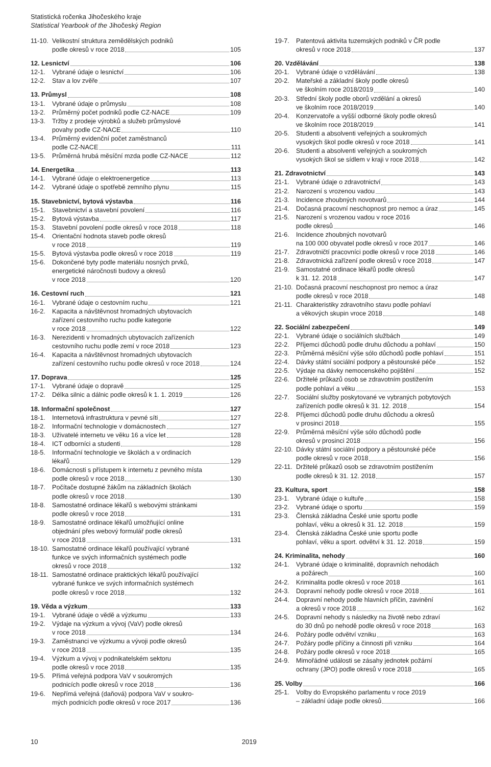Statistická ročenka Jihočeského kraje
Statistical Yearbook of the Jihočeský Region
11-10.
Velikostní struktura zemědělských podniků
podle okresů v roce 2018 105
12. Lesnictví 106
12-1. Vybrané údaje o lesnictví 106
12-2. Stav a lov zvěře 107
13. Průmysl 108
13-1. Vybrané údaje o průmyslu 108
13-2. Průměrný počet podniků podle CZ-NACE 109
13-3. Tržby z prodeje výrobků a služeb průmyslové
povahy podle CZ-NACE 110
13-4. Průměrný evidenční počet zaměstnanců
podle CZ-NACE 111
13-5. Průměrná hrubá měsíční mzda podle CZ-NACE 112
14. Energetika 113
14-1. Vybrané údaje o elektroenergetice 113
14-2. Vybrané údaje o spotřebě zemního plynu 115
15. Stavebnictví, bytová výstavba 116
15-1. Stavebnictví a stavební povolení 116
15-2. Bytová výstavba 117
15-3. Stavební povolení podle okresů v roce 2018 118
15-4. Orientační hodnota staveb podle okresů
v roce 2018 119
15-5. Bytová výstavba podle okresů v roce 2018 119
15-6. Dokončené byty podle materiálu nosných prvků,
energetické náročnosti budovy a okresů
v roce 2018 120
16. Cestovní ruch 121
16-1. Vybrané údaje o cestovním ruchu 121
16-2. Kapacita a návštěvnost hromadných ubytovacích
zařízení cestovního ruchu podle kategorie
v roce 2018 122
16-3. Nerezidenti v hromadných ubytovacích zařízeních
cestovního ruchu podle zemí v roce 2018 123
16-4. Kapacita a návštěvnost hromadných ubytovacích
zařízení cestovního ruchu podle okresů v roce 2018 124
17. Doprava 125
17-1. Vybrané údaje o dopravě 125
17-2. Délka silnic a dálnic podle okresů k 1. 1. 2019 126
18. Informační společnost 127
18-1. Internetová infrastruktura v pevné síti 127
18-2. Informační technologie v domácnostech 127
18-3. Uživatelé internetu ve věku 16 a více let 128
18-4. ICT odborníci a studenti 128
18-5. Informační technologie ve školách a v ordinacích
lékařů 129
18-6. Domácnosti s přístupem k internetu z pevného místa
podle okresů v roce 2018 130
18-7. Počítače dostupné žákům na základních školách
podle okresů v roce 2018 130
18-8. Samostatné ordinace lékařů s webovými stránkami
podle okresů v roce 2018 131
18-9. Samostatné ordinace lékařů umožňující online
objednání přes webový formulář podle okresů
v roce 2018 131
18-10.
Samostatné ordinace lékařů používající vybrané
funkce ve svých informačních systémech podle
okresů v roce 2018 132
18-11.
Samostatné ordinace praktických lékařů používající
vybrané funkce ve svých informačních systémech
podle okresů v roce 2018 132
19. Věda a výzkum 133
19-1. Vybrané údaje o vědě a výzkumu 133
19-2. Výdaje na výzkum a vývoj (VaV) podle okresů
v roce 2018 134
19-3. Zaměstnanci ve výzkumu a vývoji podle okresů
v roce 2018 135
19-4. Výzkum a vývoj v podnikatelském sektoru
podle okresů v roce 2018 135
19-5. Přímá veřejná podpora VaV v soukromých
podnicích podle okresů v roce 2018 136
19-6. Nepřímá veřejná (daňová) podpora VaV v soukro-
mých podnicích podle okresů v roce 2017 136
19-7. Patentová aktivita tuzemských podniků v ČR podle
okresů v roce 2018 137
20. Vzdělávání 138
20-1. Vybrané údaje o vzdělávání 138
20-2. Mateřské a základní školy podle okresů
ve školním roce 2018/2019 140
20-3. Střední školy podle oborů vzdělání a okresů
ve školním roce 2018/2019 140
20-4. Konzervatoře a vyšší odborné školy podle okresů
ve školním roce 2018/2019 141
20-5. Studenti a absolventi veřejných a soukromých
vysokých škol podle okresů v roce 2018 141
20-6. Studenti a absolventi veřejných a soukromých
vysokých škol se sídlem v kraji v roce 2018 142
21. Zdravotnictví 143
21-1. Vybrané údaje o zdravotnictví 143
21-2. Narození s vrozenou vadou 143
21-3. Incidence zhoubných novotvarů 144
21-4. Dočasná pracovní neschopnost pro nemoc a úraz 145
21-5. Narození s vrozenou vadou v roce 2016
podle okresů 146
21-6. Incidence zhoubných novotvarů
na 100 000 obyvatel podle okresů v roce 2017 146
21-7. Zdravotničtí pracovníci podle okresů v roce 2018 146
21-8. Zdravotnická zařízení podle okresů v roce 2018 147
21-9. Samostatné ordinace lékařů podle okresů
k 31. 12. 2018 147
21-10.
Dočasná pracovní neschopnost pro nemoc a úraz
podle okresů v roce 2018 148
21-11.
Charakteristiky zdravotního stavu podle pohlaví
a věkových skupin vroce 2018 148
22. Sociální zabezpečení 149
22-1. Vybrané údaje o sociálních službách 149
22-2. Příjemci důchodů podle druhu důchodu a pohlaví 150
22-3. Průměrná měsíční výše sólo důchodů podle pohlaví 151
22-4. Dávky státní sociální podpory a pěstounské péče 152
22-5. Výdaje na dávky nemocenského pojištění 152
22-6. Držitelé průkazů osob se zdravotním postižením
podle pohlaví a věku 153
22-7. Sociální služby poskytované ve vybraných pobytových
zařízeních podle okresů k 31. 12. 2018 154
22-8. Příjemci důchodů podle druhu důchodu a okresů
v prosinci 2018 155
22-9. Průměrná měsíční výše sólo důchodů podle
okresů v prosinci 2018 156
22-10.
Dávky státní sociální podpory a pěstounské péče
podle okresů v roce 2018 156
22-11.
Držitelé průkazů osob se zdravotním postižením
podle okresů k 31. 12. 2018 157
23. Kultura, sport 158
23-1. Vybrané údaje o kultuře 158
23-2. Vybrané údaje o sportu 159
23-3. Členská základna České unie sportu podle
pohlaví, věku a okresů k 31. 12. 2018 159
23-4. Členská základna České unie sportu podle
pohlaví, věku a sport. odvětví k 31. 12. 2018 159
24. Kriminalita, nehody 160
24-1. Vybrané údaje o kriminalitě, dopravních nehodách
a požárech 160
24-2. Kriminalita podle okresů v roce 2018 161
24-3. Dopravní nehody podle okresů v roce 2018 161
24-4. Dopravní nehody podle hlavních příčin, zavinění
a okresů v roce 2018 162
24-5. Dopravní nehody s následky na životě nebo zdraví
do 30 dnů po nehodě podle okresů v roce 2018 163
24-6. Požáry podle odvětví vzniku 163
24-7. Požáry podle příčiny a činnosti při vzniku 164
24-8. Požáry podle okresů v roce 2018 165
24-9. Mimořádné události se zásahy jednotek požární
ochrany (JPO) podle okresů v roce 2018 165
25. Volby 166
25-1. Volby do Evropského parlamentu v roce 2019
– základní údaje podle okresů 166
10 2019